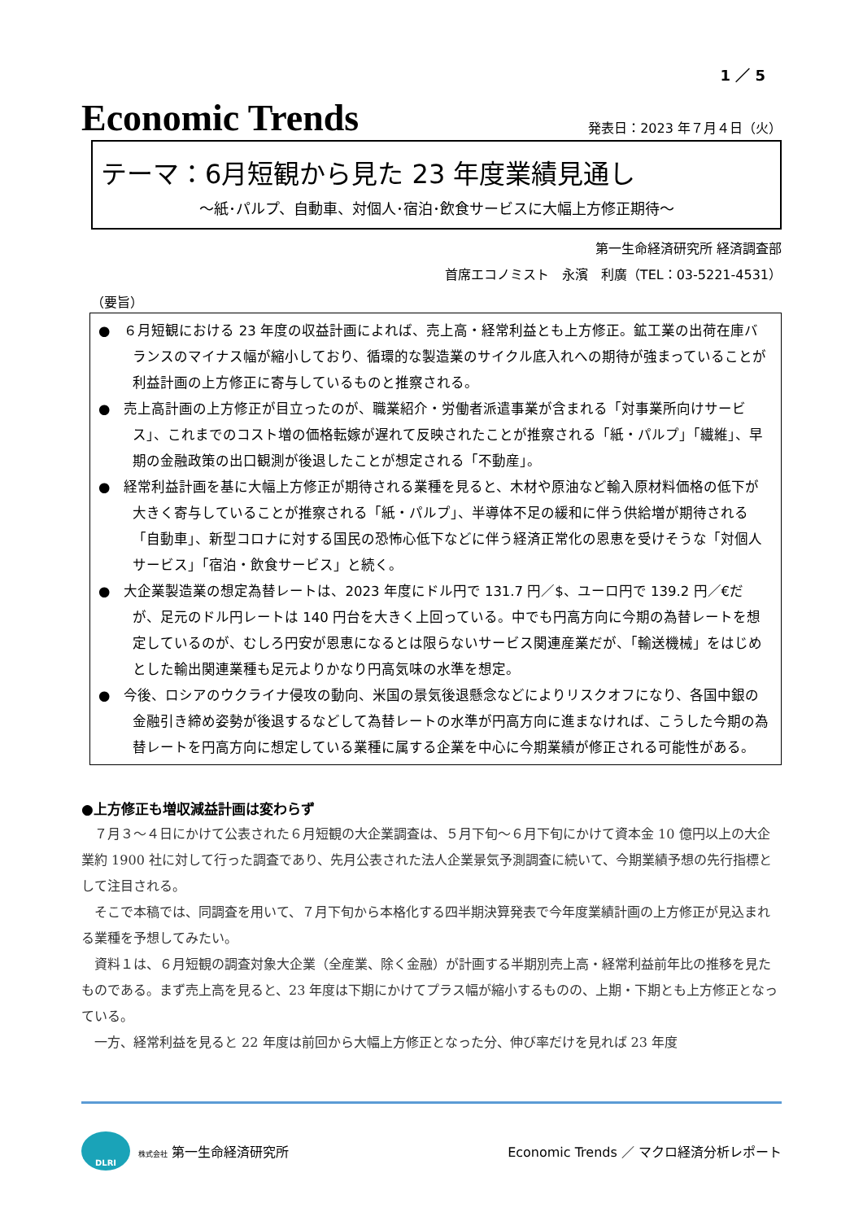1 ／ 5
Economic Trends
発表日：2023 年７月４日（火）
テーマ：6月短観から見た 23 年度業績見通し
～紙･パルプ、自動車、対個人･宿泊･飲食サービスに大幅上方修正期待～
第一生命経済研究所 経済調査部
首席エコノミスト　永濱　利廣（TEL：03-5221-4531）
（要旨）
●　６月短観における 23 年度の収益計画によれば、売上高・経常利益とも上方修正。鉱工業の出荷在庫バランスのマイナス幅が縮小しており、循環的な製造業のサイクル底入れへの期待が強まっていることが利益計画の上方修正に寄与しているものと推察される。
●　売上高計画の上方修正が目立ったのが、職業紹介・労働者派遣事業が含まれる「対事業所向けサービス」、これまでのコスト増の価格転嫁が遅れて反映されたことが推察される「紙・パルプ」「繊維」、早期の金融政策の出口観測が後退したことが想定される「不動産」。
●　経常利益計画を基に大幅上方修正が期待される業種を見ると、木材や原油など輸入原材料価格の低下が大きく寄与していることが推察される「紙・パルプ」、半導体不足の緩和に伴う供給増が期待される「自動車」、新型コロナに対する国民の恐怖心低下などに伴う経済正常化の恩恵を受けそうな「対個人サービス」「宿泊・飲食サービス」と続く。
●　大企業製造業の想定為替レートは、2023 年度にドル円で 131.7 円／$、ユーロ円で 139.2 円／€だが、足元のドル円レートは 140 円台を大きく上回っている。中でも円高方向に今期の為替レートを想定しているのが、むしろ円安が恩恵になるとは限らないサービス関連産業だが、「輸送機械」をはじめとした輸出関連業種も足元よりかなり円高気味の水準を想定。
●　今後、ロシアのウクライナ侵攻の動向、米国の景気後退懸念などによりリスクオフになり、各国中銀の金融引き締め姿勢が後退するなどして為替レートの水準が円高方向に進まなければ、こうした今期の為替レートを円高方向に想定している業種に属する企業を中心に今期業績が修正される可能性がある。
●上方修正も増収減益計画は変わらず
７月３～４日にかけて公表された６月短観の大企業調査は、５月下旬～６月下旬にかけて資本金 10 億円以上の大企業約 1900 社に対して行った調査であり、先月公表された法人企業景気予測調査に続いて、今期業績予想の先行指標として注目される。
そこで本稿では、同調査を用いて、７月下旬から本格化する四半期決算発表で今年度業績計画の上方修正が見込まれる業種を予想してみたい。
資料１は、６月短観の調査対象大企業（全産業、除く金融）が計画する半期別売上高・経常利益前年比の推移を見たものである。まず売上高を見ると、23 年度は下期にかけてプラス幅が縮小するものの、上期・下期とも上方修正となっている。
一方、経常利益を見ると 22 年度は前回から大幅上方修正となった分、伸び率だけを見れば 23 年度
DLRI
株式会社 第一生命経済研究所
Economic Trends ／ マクロ経済分析レポート